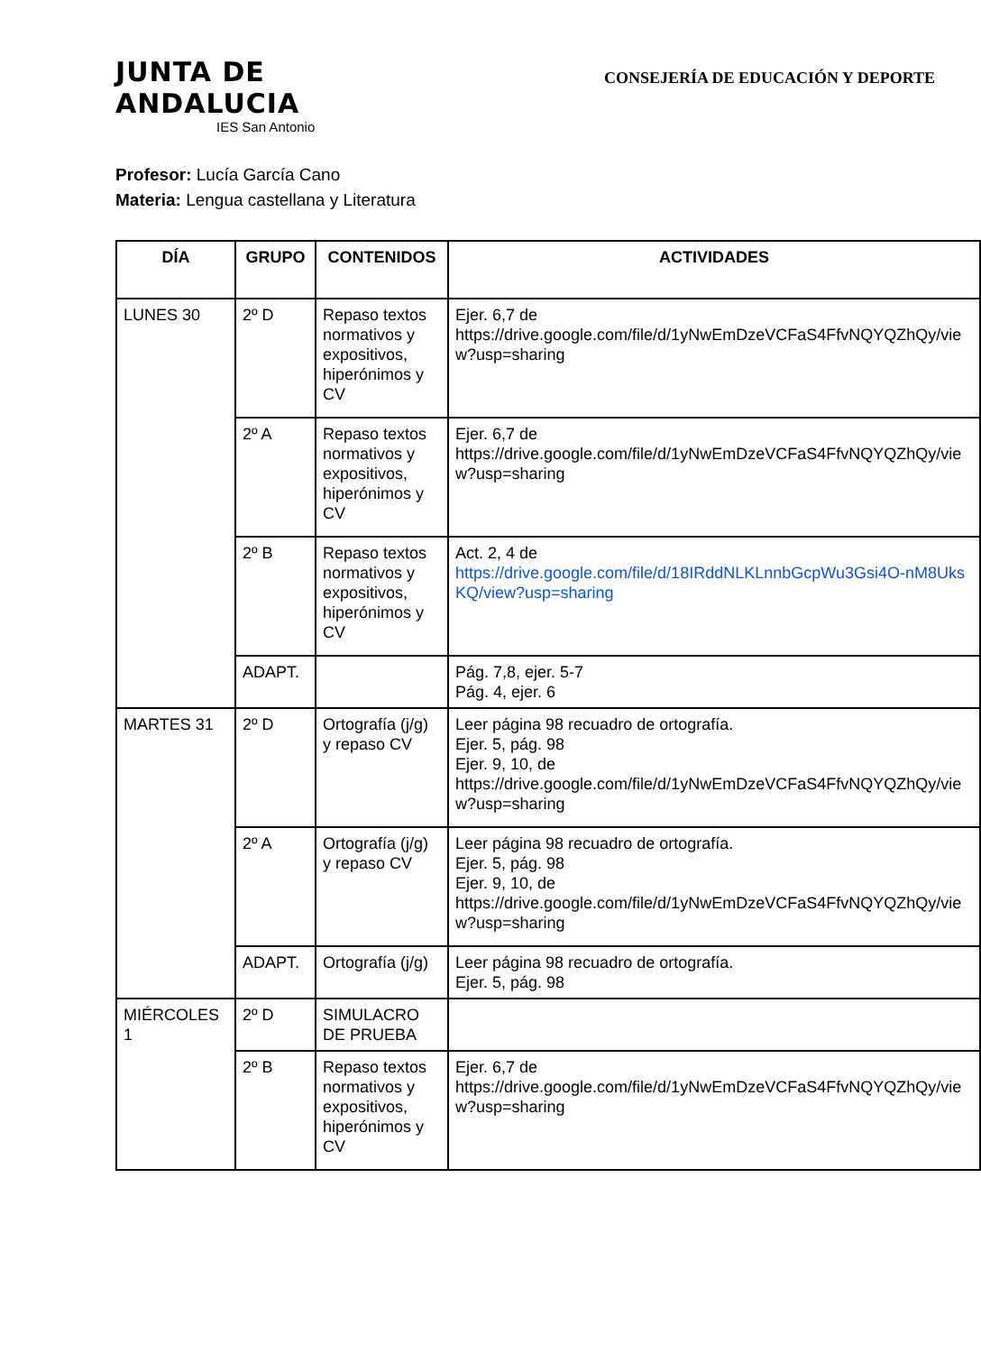JUNTA DE ANDALUCIA
IES San Antonio
CONSEJERÍA DE EDUCACIÓN Y DEPORTE
Profesor: Lucía García Cano
Materia: Lengua castellana y Literatura
| DÍA | GRUPO | CONTENIDOS | ACTIVIDADES |
| --- | --- | --- | --- |
| LUNES 30 | 2º D | Repaso textos normativos y expositivos, hiperónimos y CV | Ejer. 6,7 de https://drive.google.com/file/d/1yNwEmDzeVCFaS4FfvNQYQZhQy/view?usp=sharing |
| | 2º A | Repaso textos normativos y expositivos, hiperónimos y CV | Ejer. 6,7 de https://drive.google.com/file/d/1yNwEmDzeVCFaS4FfvNQYQZhQy/view?usp=sharing |
| | 2º B | Repaso textos normativos y expositivos, hiperónimos y CV | Act. 2, 4 de https://drive.google.com/file/d/18IRddNLKLnnbGcpWu3Gsi4O-nM8UksKQ/view?usp=sharing |
| | ADAPT. | | Pág. 7,8, ejer. 5-7 Pág. 4, ejer. 6 |
| MARTES 31 | 2º D | Ortografía (j/g) y repaso CV | Leer página 98 recuadro de ortografía. Ejer. 5, pág. 98 Ejer. 9, 10, de https://drive.google.com/file/d/1yNwEmDzeVCFaS4FfvNQYQZhQy/view?usp=sharing |
| | 2º A | Ortografía (j/g) y repaso CV | Leer página 98 recuadro de ortografía. Ejer. 5, pág. 98 Ejer. 9, 10, de https://drive.google.com/file/d/1yNwEmDzeVCFaS4FfvNQYQZhQy/view?usp=sharing |
| | ADAPT. | Ortografía (j/g) | Leer página 98 recuadro de ortografía. Ejer. 5, pág. 98 |
| MIÉRCOLES 1 | 2º D | SIMULACRO DE PRUEBA | |
| | 2º B | Repaso textos normativos y expositivos, hiperónimos y CV | Ejer. 6,7 de https://drive.google.com/file/d/1yNwEmDzeVCFaS4FfvNQYQZhQy/view?usp=sharing |